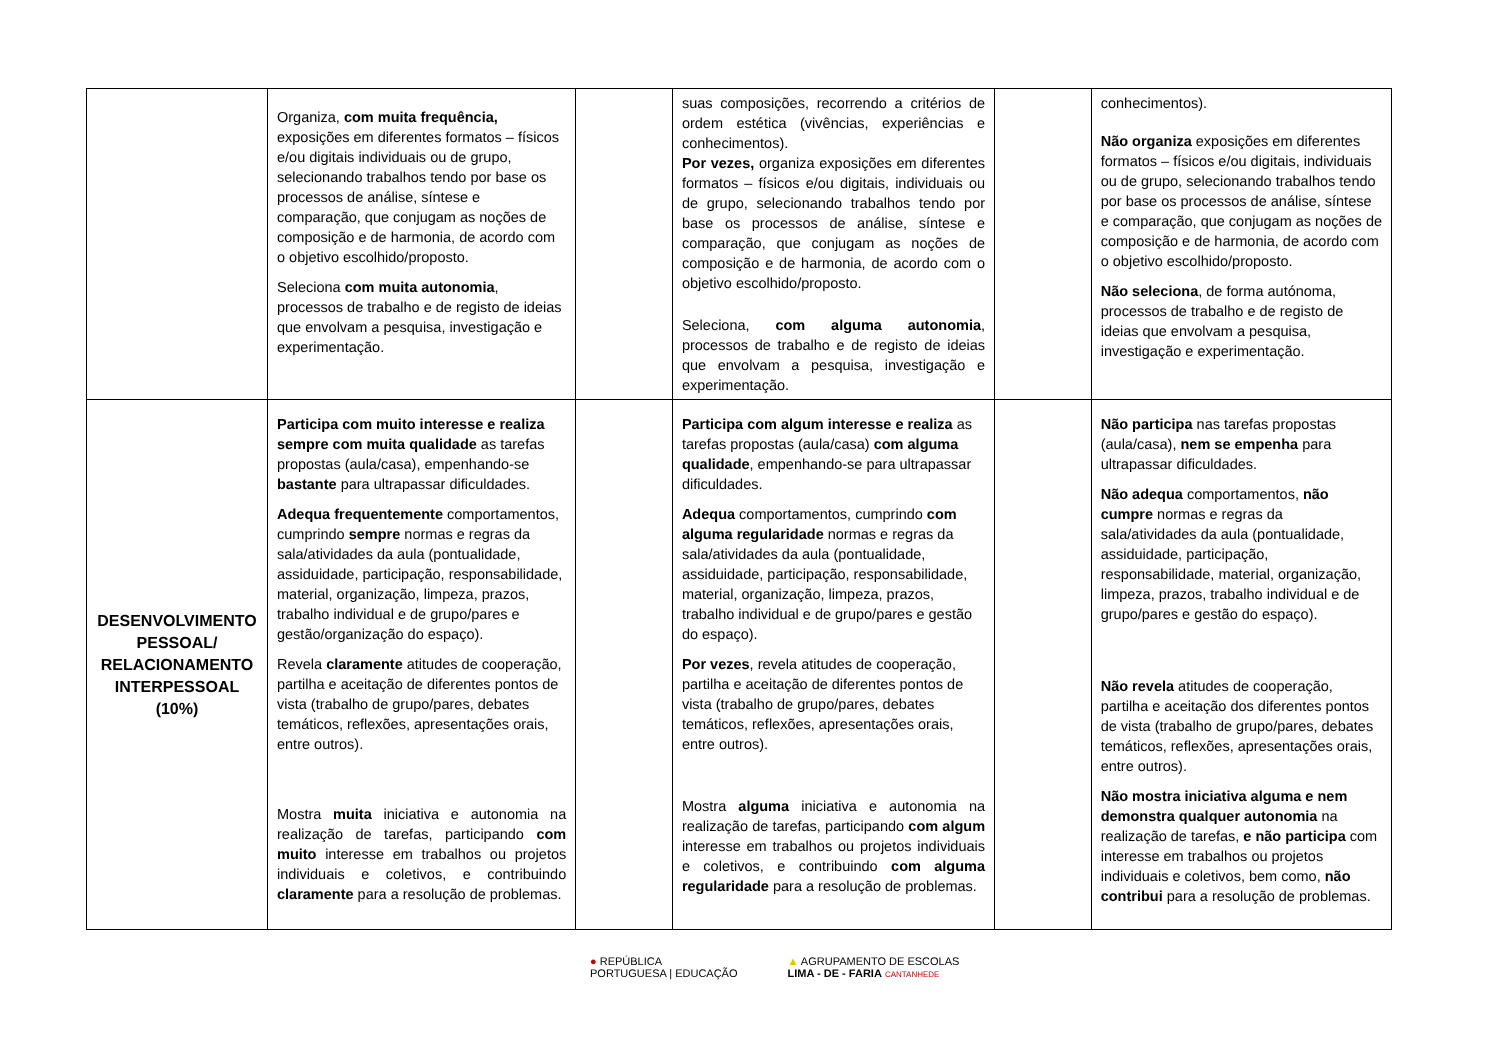| | Organiza, com muita frequência, exposições em diferentes formatos – físicos e/ou digitais individuais ou de grupo, selecionando trabalhos tendo por base os processos de análise, síntese e comparação, que conjugam as noções de composição e de harmonia, de acordo com o objetivo escolhido/proposto. Seleciona com muita autonomia , processos de trabalho e de registo de ideias que envolvam a pesquisa, investigação e experimentação. | | suas composições, recorrendo a critérios de ordem estética (vivências, experiências e conhecimentos). Por vezes, organiza exposições em diferentes formatos – físicos e/ou digitais, individuais ou de grupo, selecionando trabalhos tendo por base os processos de análise, síntese e comparação, que conjugam as noções de composição e de harmonia, de acordo com o objetivo escolhido/proposto. Seleciona, com alguma autonomia , processos de trabalho e de registo de ideias que envolvam a pesquisa, investigação e experimentação. | | conhecimentos). Não organiza exposições em diferentes formatos – físicos e/ou digitais, individuais ou de grupo, selecionando trabalhos tendo por base os processos de análise, síntese e comparação, que conjugam as noções de composição e de harmonia, de acordo com o objetivo escolhido/proposto. Não seleciona , de forma autónoma, processos de trabalho e de registo de ideias que envolvam a pesquisa, investigação e experimentação. |
| DESENVOLVIMENTO PESSOAL/ RELACIONAMENTO INTERPESSOAL (10%) | Participa com muito interesse e realiza sempre com muita qualidade as tarefas propostas (aula/casa), empenhando-se bastante para ultrapassar dificuldades. Adequa frequentemente comportamentos, cumprindo sempre normas e regras da sala/atividades da aula (pontualidade, assiduidade, participação, responsabilidade, material, organização, limpeza, prazos, trabalho individual e de grupo/pares e gestão/organização do espaço). Revela claramente atitudes de cooperação, partilha e aceitação de diferentes pontos de vista (trabalho de grupo/pares, debates temáticos, reflexões, apresentações orais, entre outros). Mostra muita iniciativa e autonomia na realização de tarefas, participando com muito interesse em trabalhos ou projetos individuais e coletivos, e contribuindo claramente para a resolução de problemas. | | Participa com algum interesse e realiza as tarefas propostas (aula/casa) com alguma qualidade , empenhando-se para ultrapassar dificuldades. Adequa comportamentos, cumprindo com alguma regularidade normas e regras da sala/atividades da aula (pontualidade, assiduidade, participação, responsabilidade, material, organização, limpeza, prazos, trabalho individual e de grupo/pares e gestão do espaço). Por vezes , revela atitudes de cooperação, partilha e aceitação de diferentes pontos de vista (trabalho de grupo/pares, debates temáticos, reflexões, apresentações orais, entre outros). Mostra alguma iniciativa e autonomia na realização de tarefas, participando com algum interesse em trabalhos ou projetos individuais e coletivos, e contribuindo com alguma regularidade para a resolução de problemas. | | Não participa nas tarefas propostas (aula/casa), nem se empenha para ultrapassar dificuldades. Não adequa comportamentos, não cumpre normas e regras da sala/atividades da aula (pontualidade, assiduidade, participação, responsabilidade, material, organização, limpeza, prazos, trabalho individual e de grupo/pares e gestão do espaço). Não revela atitudes de cooperação, partilha e aceitação dos diferentes pontos de vista (trabalho de grupo/pares, debates temáticos, reflexões, apresentações orais, entre outros). Não mostra iniciativa alguma e nem demonstra qualquer autonomia na realização de tarefas, e não participa com interesse em trabalhos ou projetos individuais e coletivos, bem como, não contribui para a resolução de problemas. |
● REPÚBLICA
PORTUGUESA | EDUCAÇÃO
▲ AGRUPAMENTO DE ESCOLAS
LIMA - DE - FARIA CANTANHEDE